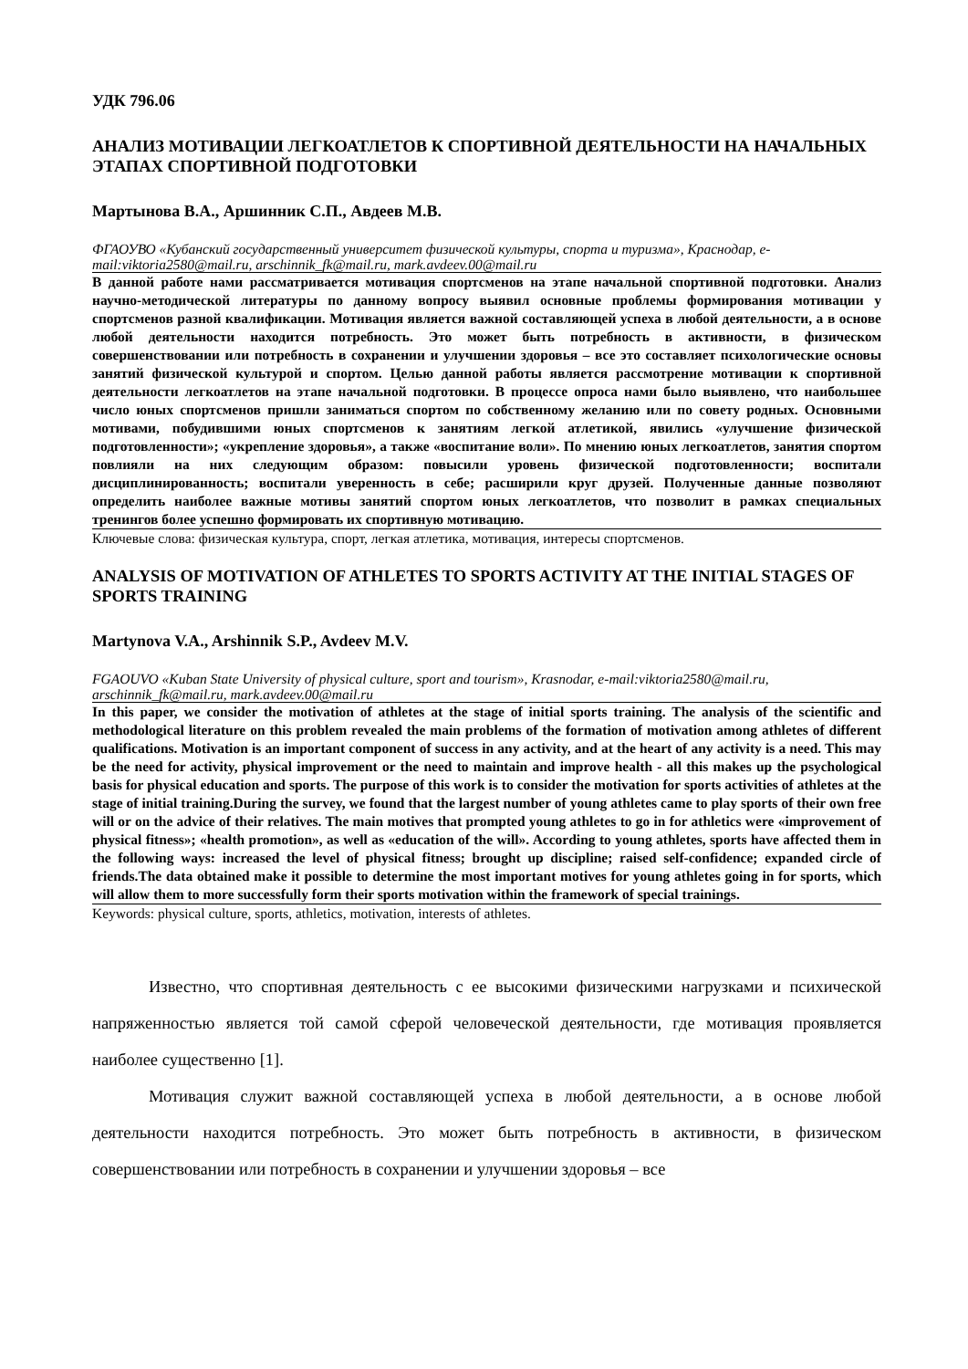УДК 796.06
АНАЛИЗ МОТИВАЦИИ ЛЕГКОАТЛЕТОВ К СПОРТИВНОЙ ДЕЯТЕЛЬНОСТИ НА НАЧАЛЬНЫХ ЭТАПАХ СПОРТИВНОЙ ПОДГОТОВКИ
Мартынова В.А., Аршинник С.П., Авдеев М.В.
ФГАОУВО «Кубанский государственный университет физической культуры, спорта и туризма», Краснодар, e-mail:viktoria2580@mail.ru, arschinnik_fk@mail.ru, mark.avdeev.00@mail.ru
В данной работе нами рассматривается мотивация спортсменов на этапе начальной спортивной подготовки. Анализ научно-методической литературы по данному вопросу выявил основные проблемы формирования мотивации у спортсменов разной квалификации. Мотивация является важной составляющей успеха в любой деятельности, а в основе любой деятельности находится потребность. Это может быть потребность в активности, в физическом совершенствовании или потребность в сохранении и улучшении здоровья – все это составляет психологические основы занятий физической культурой и спортом. Целью данной работы является рассмотрение мотивации к спортивной деятельности легкоатлетов на этапе начальной подготовки. В процессе опроса нами было выявлено, что наибольшее число юных спортсменов пришли заниматься спортом по собственному желанию или по совету родных. Основными мотивами, побудившими юных спортсменов к занятиям легкой атлетикой, явились «улучшение физической подготовленности»; «укрепление здоровья», а также «воспитание воли». По мнению юных легкоатлетов, занятия спортом повлияли на них следующим образом: повысили уровень физической подготовленности; воспитали дисциплинированность; воспитали уверенность в себе; расширили круг друзей. Полученные данные позволяют определить наиболее важные мотивы занятий спортом юных легкоатлетов, что позволит в рамках специальных тренингов более успешно формировать их спортивную мотивацию.
Ключевые слова: физическая культура, спорт, легкая атлетика, мотивация, интересы спортсменов.
ANALYSIS OF MOTIVATION OF ATHLETES TO SPORTS ACTIVITY AT THE INITIAL STAGES OF SPORTS TRAINING
Martynova V.A., Arshinnik S.P., Avdeev M.V.
FGAOUVO «Kuban State University of physical culture, sport and tourism», Krasnodar, e-mail:viktoria2580@mail.ru, arschinnik_fk@mail.ru, mark.avdeev.00@mail.ru
In this paper, we consider the motivation of athletes at the stage of initial sports training. The analysis of the scientific and methodological literature on this problem revealed the main problems of the formation of motivation among athletes of different qualifications. Motivation is an important component of success in any activity, and at the heart of any activity is a need. This may be the need for activity, physical improvement or the need to maintain and improve health - all this makes up the psychological basis for physical education and sports. The purpose of this work is to consider the motivation for sports activities of athletes at the stage of initial training.During the survey, we found that the largest number of young athletes came to play sports of their own free will or on the advice of their relatives. The main motives that prompted young athletes to go in for athletics were «improvement of physical fitness»; «health promotion», as well as «education of the will». According to young athletes, sports have affected them in the following ways: increased the level of physical fitness; brought up discipline; raised self-confidence; expanded circle of friends.The data obtained make it possible to determine the most important motives for young athletes going in for sports, which will allow them to more successfully form their sports motivation within the framework of special trainings.
Keywords: physical culture, sports, athletics, motivation, interests of athletes.
Известно, что спортивная деятельность с ее высокими физическими нагрузками и психической напряженностью является той самой сферой человеческой деятельности, где мотивация проявляется наиболее существенно [1].
Мотивация служит важной составляющей успеха в любой деятельности, а в основе любой деятельности находится потребность. Это может быть потребность в активности, в физическом совершенствовании или потребность в сохранении и улучшении здоровья – все